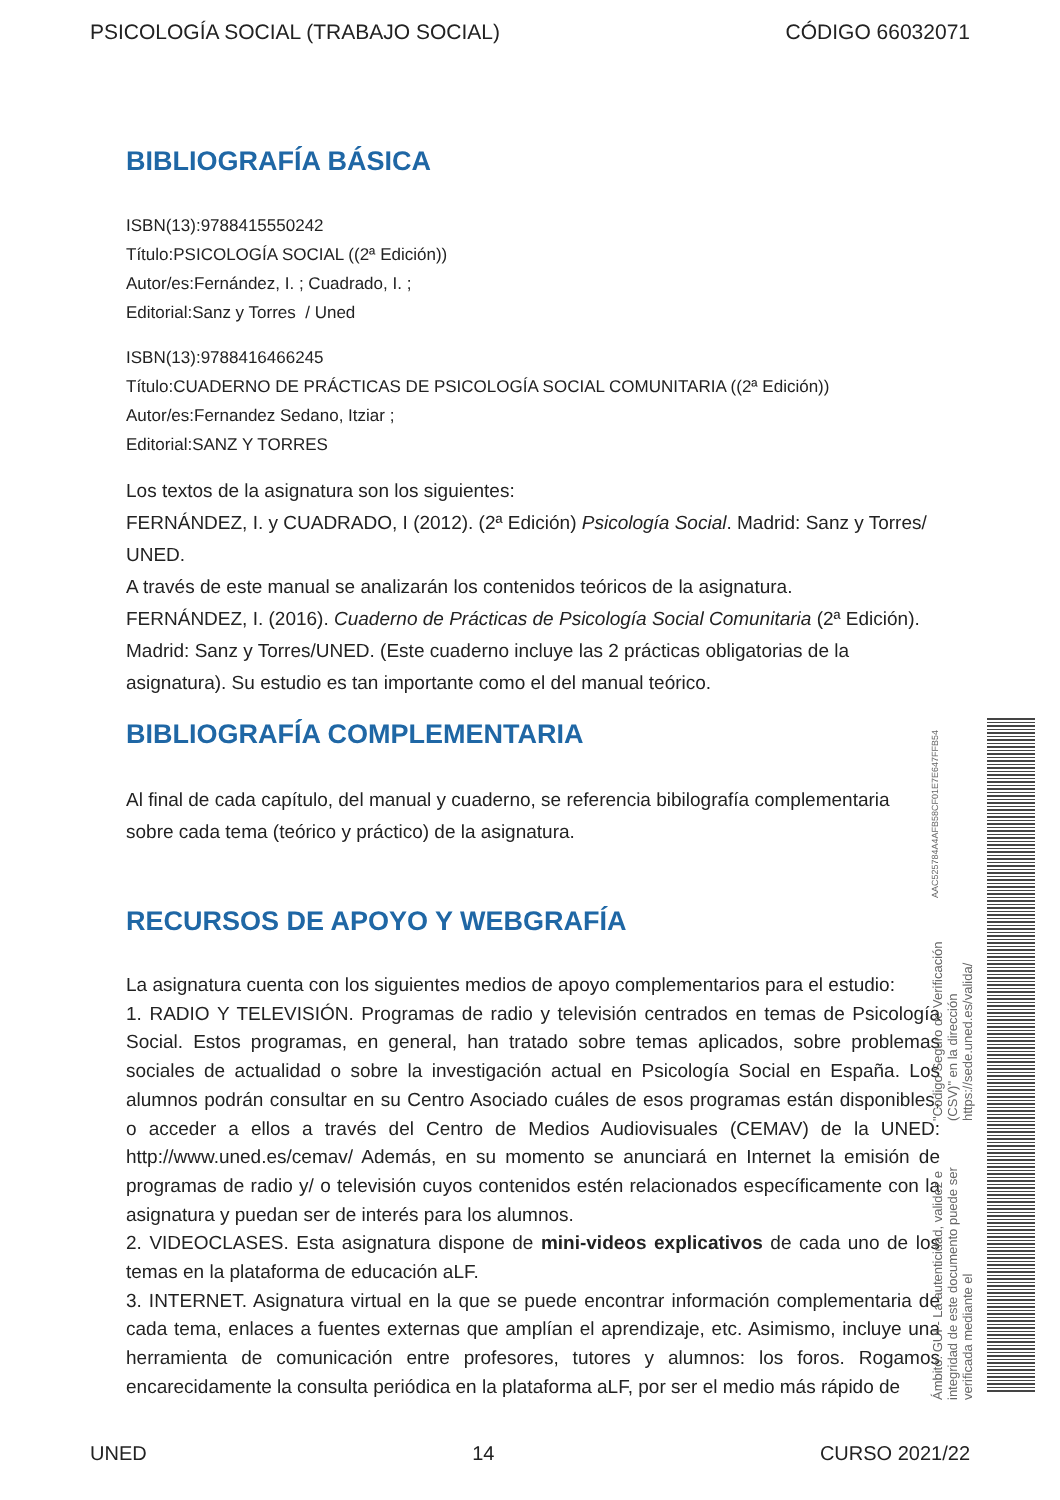PSICOLOGÍA SOCIAL (TRABAJO SOCIAL) CÓDIGO 66032071
BIBLIOGRAFÍA BÁSICA
ISBN(13):9788415550242
Título:PSICOLOGÍA SOCIAL ((2ª Edición))
Autor/es:Fernández, I. ; Cuadrado, I. ;
Editorial:Sanz y Torres / Uned
ISBN(13):9788416466245
Título:CUADERNO DE PRÁCTICAS DE PSICOLOGÍA SOCIAL COMUNITARIA ((2ª Edición))
Autor/es:Fernandez Sedano, Itziar ;
Editorial:SANZ Y TORRES
Los textos de la asignatura son los siguientes:
FERNÁNDEZ, I. y CUADRADO, I (2012). (2ª Edición) Psicología Social. Madrid: Sanz y Torres/ UNED.
A través de este manual se analizarán los contenidos teóricos de la asignatura.
FERNÁNDEZ, I. (2016). Cuaderno de Prácticas de Psicología Social Comunitaria (2ª Edición). Madrid: Sanz y Torres/UNED. (Este cuaderno incluye las 2 prácticas obligatorias de la asignatura). Su estudio es tan importante como el del manual teórico.
BIBLIOGRAFÍA COMPLEMENTARIA
Al final de cada capítulo, del manual y cuaderno, se referencia bibilografía complementaria sobre cada tema (teórico y práctico) de la asignatura.
RECURSOS DE APOYO Y WEBGRAFÍA
La asignatura cuenta con los siguientes medios de apoyo complementarios para el estudio:
1. RADIO Y TELEVISIÓN. Programas de radio y televisión centrados en temas de Psicología Social. Estos programas, en general, han tratado sobre temas aplicados, sobre problemas sociales de actualidad o sobre la investigación actual en Psicología Social en España. Los alumnos podrán consultar en su Centro Asociado cuáles de esos programas están disponibles, o acceder a ellos a través del Centro de Medios Audiovisuales (CEMAV) de la UNED: http://www.uned.es/cemav/ Además, en su momento se anunciará en Internet la emisión de programas de radio y/ o televisión cuyos contenidos estén relacionados específicamente con la asignatura y puedan ser de interés para los alumnos.
2. VIDEOCLASES. Esta asignatura dispone de mini-videos explicativos de cada uno de los temas en la plataforma de educación aLF.
3. INTERNET. Asignatura virtual en la que se puede encontrar información complementaria de cada tema, enlaces a fuentes externas que amplían el aprendizaje, etc. Asimismo, incluye una herramienta de comunicación entre profesores, tutores y alumnos: los foros. Rogamos encarecidamente la consulta periódica en la plataforma aLF, por ser el medio más rápido de
Ámbito: GUI - La autenticidad, validez e integridad de este documento puede ser verificada mediante el "Código Seguro de Verificación (CSV)" en la dirección https://sede.uned.es/valida/ AAC525784A4AFB58CF01E7E647FFB54
UNED 14 CURSO 2021/22